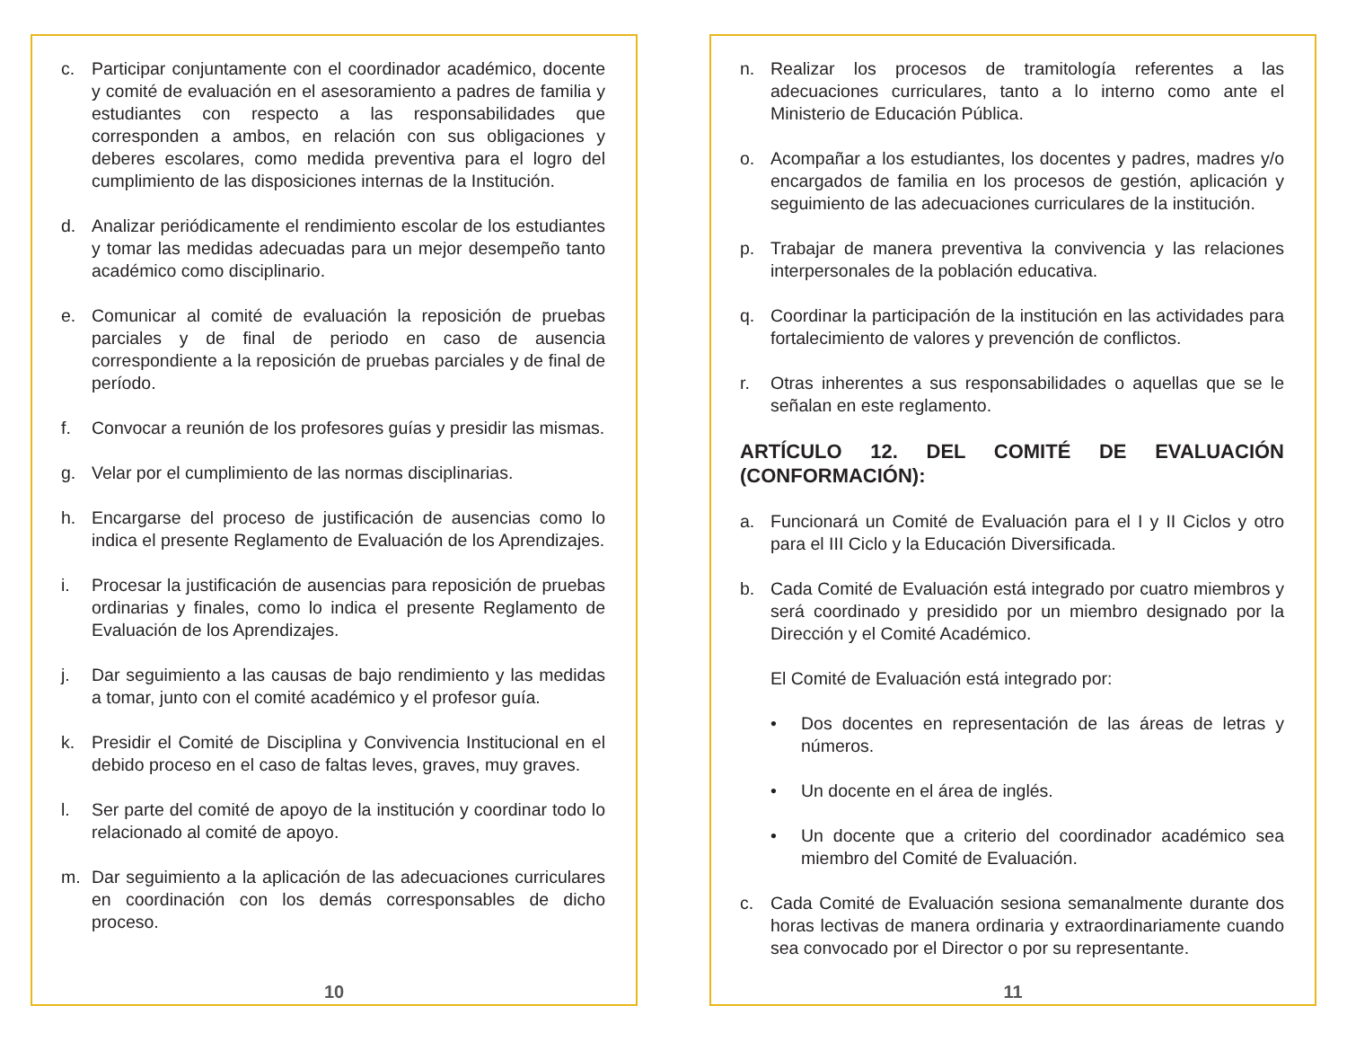c. Participar conjuntamente con el coordinador académico, docente y comité de evaluación en el asesoramiento a padres de familia y estudiantes con respecto a las responsabilidades que corresponden a ambos, en relación con sus obligaciones y deberes escolares, como medida preventiva para el logro del cumplimiento de las disposiciones internas de la Institución.
d. Analizar periódicamente el rendimiento escolar de los estudiantes y tomar las medidas adecuadas para un mejor desempeño tanto académico como disciplinario.
e. Comunicar al comité de evaluación la reposición de pruebas parciales y de final de periodo en caso de ausencia correspondiente a la reposición de pruebas parciales y de final de período.
f. Convocar a reunión de los profesores guías y presidir las mismas.
g. Velar por el cumplimiento de las normas disciplinarias.
h. Encargarse del proceso de justificación de ausencias como lo indica el presente Reglamento de Evaluación de los Aprendizajes.
i. Procesar la justificación de ausencias para reposición de pruebas ordinarias y finales, como lo indica el presente Reglamento de Evaluación de los Aprendizajes.
j. Dar seguimiento a las causas de bajo rendimiento y las medidas a tomar, junto con el comité académico y el profesor guía.
k. Presidir el Comité de Disciplina y Convivencia Institucional en el debido proceso en el caso de faltas leves, graves, muy graves.
l. Ser parte del comité de apoyo de la institución y coordinar todo lo relacionado al comité de apoyo.
m. Dar seguimiento a la aplicación de las adecuaciones curriculares en coordinación con los demás corresponsables de dicho proceso.
10
n. Realizar los procesos de tramitología referentes a las adecuaciones curriculares, tanto a lo interno como ante el Ministerio de Educación Pública.
o. Acompañar a los estudiantes, los docentes y padres, madres y/o encargados de familia en los procesos de gestión, aplicación y seguimiento de las adecuaciones curriculares de la institución.
p. Trabajar de manera preventiva la convivencia y las relaciones interpersonales de la población educativa.
q. Coordinar la participación de la institución en las actividades para fortalecimiento de valores y prevención de conflictos.
r. Otras inherentes a sus responsabilidades o aquellas que se le señalan en este reglamento.
ARTÍCULO 12. DEL COMITÉ DE EVALUACIÓN (CONFORMACIÓN):
a. Funcionará un Comité de Evaluación para el I y II Ciclos y otro para el III Ciclo y la Educación Diversificada.
b. Cada Comité de Evaluación está integrado por cuatro miembros y será coordinado y presidido por un miembro designado por la Dirección y el Comité Académico.
El Comité de Evaluación está integrado por:
• Dos docentes en representación de las áreas de letras y números.
• Un docente en el área de inglés.
• Un docente que a criterio del coordinador académico sea miembro del Comité de Evaluación.
c. Cada Comité de Evaluación sesiona semanalmente durante dos horas lectivas de manera ordinaria y extraordinariamente cuando sea convocado por el Director o por su representante.
11